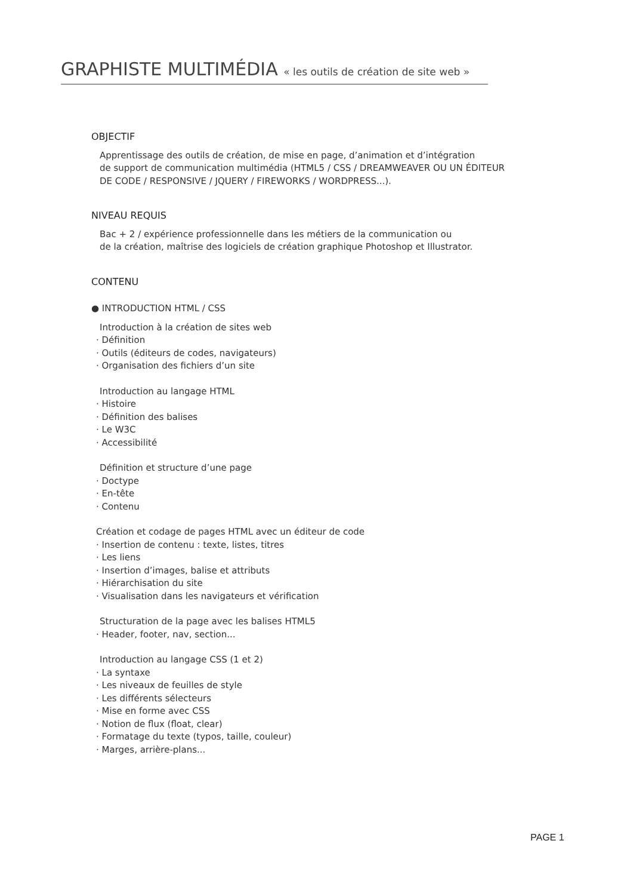GRAPHISTE MULTIMÉDIA « les outils de création de site web »
OBJECTIF
Apprentissage des outils de création, de mise en page, d’animation et d’intégration
de support de communication multimédia (HTML5 / CSS / DREAMWEAVER OU UN ÉDITEUR
DE CODE / RESPONSIVE / JQUERY / FIREWORKS / WORDPRESS...).
NIVEAU REQUIS
Bac + 2 / expérience professionnelle dans les métiers de la communication ou
de la création, maîtrise des logiciels de création graphique Photoshop et Illustrator.
CONTENU
● INTRODUCTION HTML / CSS
Introduction à la création de sites web
· Définition
· Outils (éditeurs de codes, navigateurs)
· Organisation des fichiers d’un site
Introduction au langage HTML
· Histoire
· Définition des balises
· Le W3C
· Accessibilité
Définition et structure d’une page
· Doctype
· En-tête
· Contenu
Création et codage de pages HTML avec un éditeur de code
· Insertion de contenu : texte, listes, titres
· Les liens
· Insertion d’images, balise et attributs
· Hiérarchisation du site
· Visualisation dans les navigateurs et vérification
Structuration de la page avec les balises HTML5
· Header, footer, nav, section...
Introduction au langage CSS (1 et 2)
· La syntaxe
· Les niveaux de feuilles de style
· Les différents sélecteurs
· Mise en forme avec CSS
· Notion de flux (float, clear)
· Formatage du texte (typos, taille, couleur)
· Marges, arrière-plans...
PAGE 1